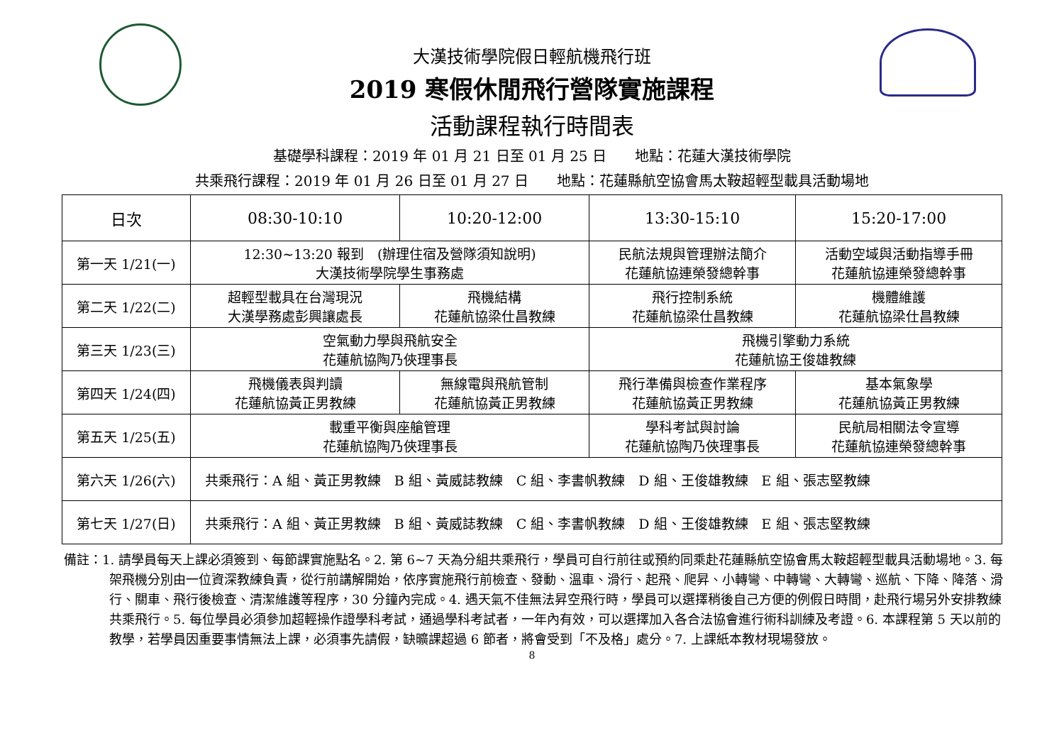大漢技術學院假日輕航機飛行班
2019 寒假休閒飛行營隊實施課程
活動課程執行時間表
基礎學科課程：2019 年 01 月 21 日至 01 月 25 日　　地點：花蓮大漢技術學院
共乘飛行課程：2019 年 01 月 26 日至 01 月 27 日　　地點：花蓮縣航空協會馬太鞍超輕型載具活動場地
| 日次 | 08:30-10:10 | 10:20-12:00 | 13:30-15:10 | 15:20-17:00 |
| --- | --- | --- | --- | --- |
| 第一天 1/21(一) | 12:30~13:20 報到 (辦理住宿及營隊須知說明) 大漢技術學院學生事務處 | | 民航法規與管理辦法簡介 花蓮航協連榮發總幹事 | 活動空域與活動指導手冊 花蓮航協連榮發總幹事 |
| 第二天 1/22(二) | 超輕型載具在台灣現況 大漢學務處彭興讓處長 | 飛機結構 花蓮航協梁仕昌教練 | 飛行控制系統 花蓮航協梁仕昌教練 | 機體維護 花蓮航協梁仕昌教練 |
| 第三天 1/23(三) | 空氣動力學與飛航安全 花蓮航協陶乃俠理事長 | | 飛機引擎動力系統 花蓮航協王俊雄教練 | |
| 第四天 1/24(四) | 飛機儀表與判讀 花蓮航協黃正男教練 | 無線電與飛航管制 花蓮航協黃正男教練 | 飛行準備與檢查作業程序 花蓮航協黃正男教練 | 基本氣象學 花蓮航協黃正男教練 |
| 第五天 1/25(五) | 載重平衡與座艙管理 花蓮航協陶乃俠理事長 | | 學科考試與討論 花蓮航協陶乃俠理事長 | 民航局相關法令宣導 花蓮航協連榮發總幹事 |
| 第六天 1/26(六) | 共乘飛行：A 組、黃正男教練 B 組、黃威誌教練 C 組、李書帆教練 D 組、王俊雄教練 E 組、張志堅教練 | | | |
| 第七天 1/27(日) | 共乘飛行：A 組、黃正男教練 B 組、黃威誌教練 C 組、李書帆教練 D 組、王俊雄教練 E 組、張志堅教練 | | | |
備註：1. 請學員每天上課必須簽到、每節課實施點名。2. 第 6~7 天為分組共乘飛行，學員可自行前往或預約同乘赴花蓮縣航空協會馬太鞍超輕型載具活動場地。3. 每架飛機分別由一位資深教練負責，從行前講解開始，依序實施飛行前檢查、發動、溫車、滑行、起飛、爬昇、小轉彎、中轉彎、大轉彎、巡航、下降、降落、滑行、關車、飛行後檢查、清潔維護等程序，30 分鐘內完成。4. 遇天氣不佳無法昇空飛行時，學員可以選擇稍後自己方便的例假日時間，赴飛行場另外安排教練共乘飛行。5. 每位學員必須參加超輕操作證學科考試，通過學科考試者，一年內有效，可以選擇加入各合法協會進行術科訓練及考證。6. 本課程第 5 天以前的教學，若學員因重要事情無法上課，必須事先請假，缺曠課超過 6 節者，將會受到「不及格」處分。7. 上課紙本教材現場發放。
8